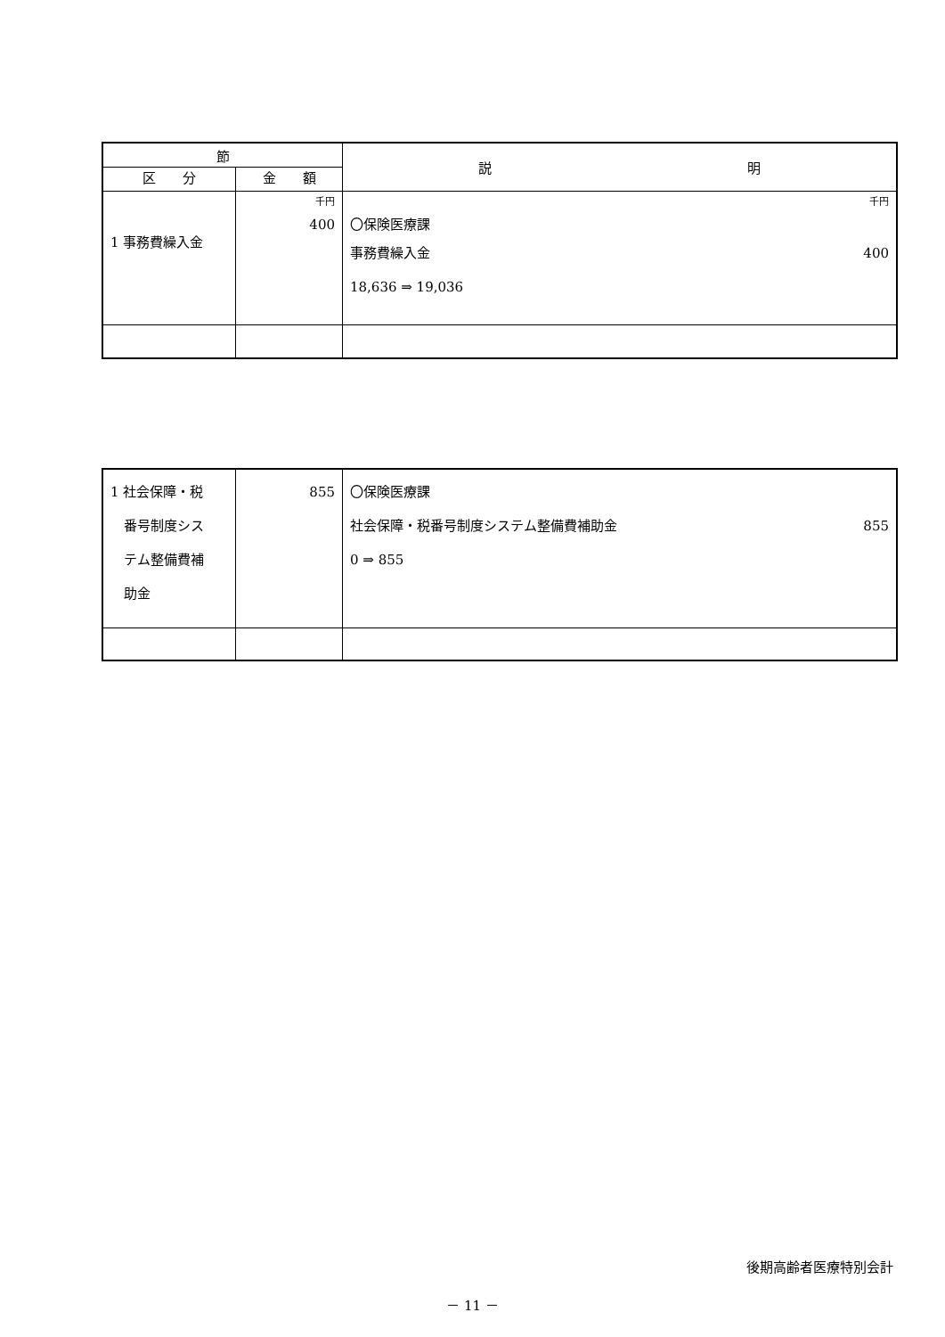| 節 | | 説 明 |
| --- | --- | --- |
| 区 分 | 金 額 | |
| 1 事務費繰入金 | 千円 400 | 千円 〇保険医療課 事務費繰入金 400 18,636 ⇒ 19,036 |
| 1 社会保障・税 番号制度シス テム整備費補 助金 | 855 | 〇保険医療課 社会保障・税番号制度システム整備費補助金 855 0 ⇒ 855 |
後期高齢者医療特別会計
－ 11 －